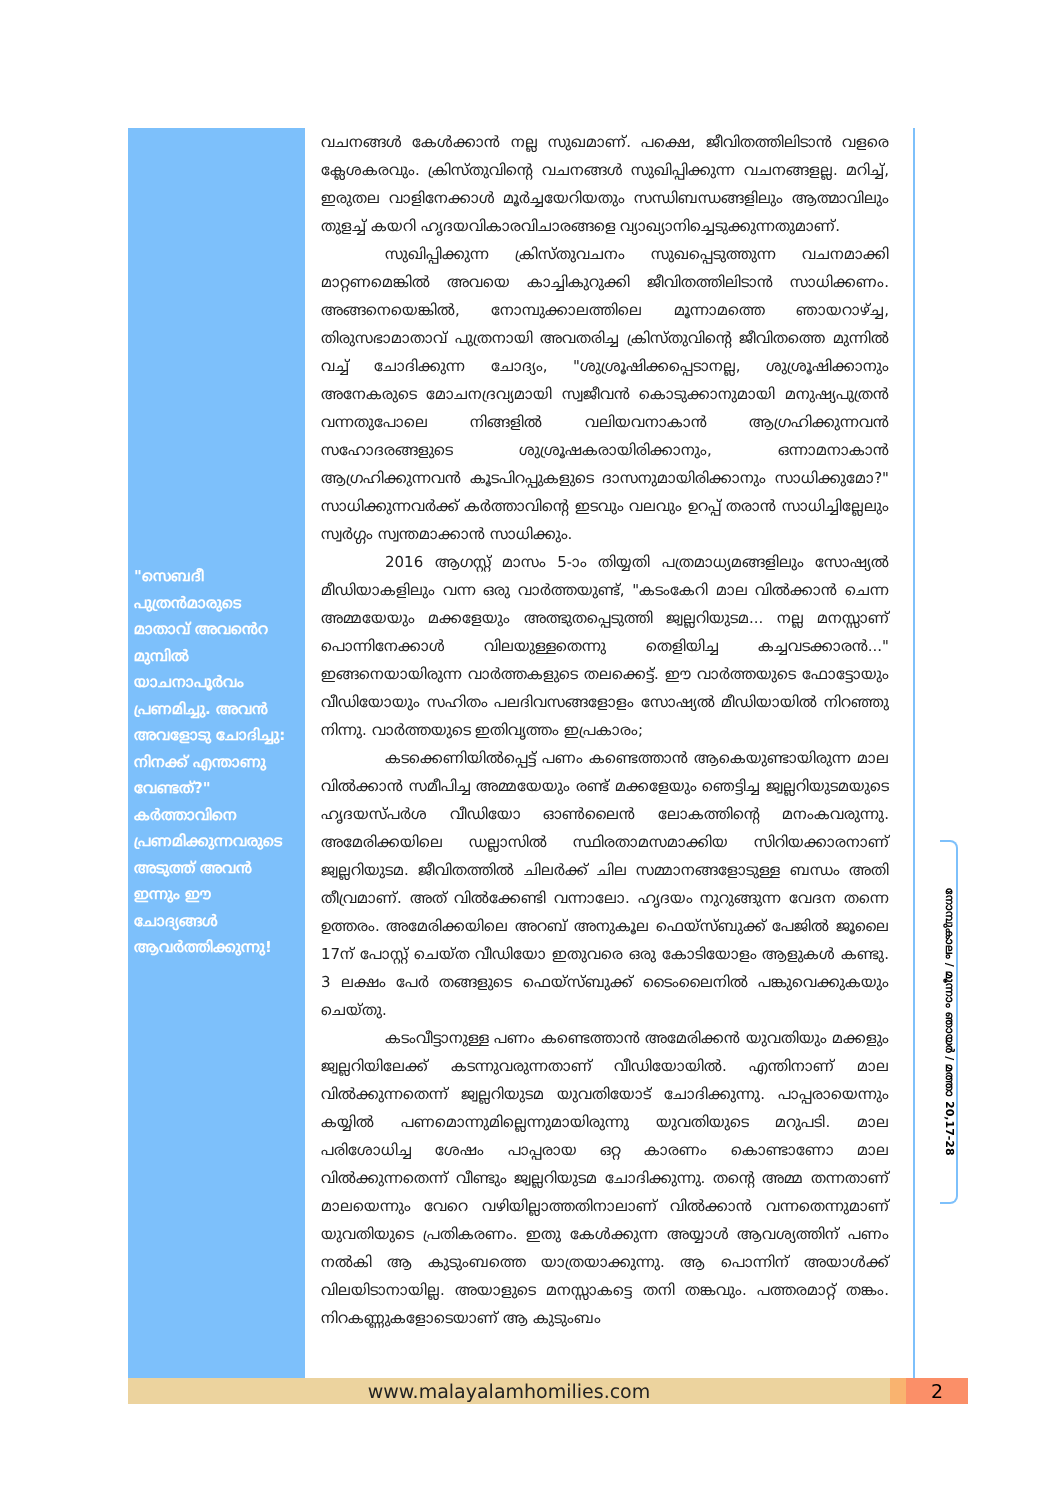"സെബദീ പുത്രൻമാരുടെ മാതാവ് അവൻെറ മുമ്പിൽ യാചനാപൂർവം പ്രണമിച്ചു. അവൻ അവളോടു ചോദിച്ചു: നിനക്ക് എന്താണു വേണ്ടത്?" കർത്താവിനെ പ്രണമിക്കുന്നവരുടെ അടുത്ത് അവൻ ഇന്നും ഈ ചോദ്യങ്ങൾ ആവർത്തിക്കുന്നു!
വചനങ്ങൾ കേൾക്കാൻ നല്ല സുഖമാണ്. പക്ഷെ, ജീവിതത്തിലിടാൻ വളരെ ക്ലേശകരവും. ക്രിസ്തുവിന്റെ വചനങ്ങൾ സുഖിപ്പിക്കുന്ന വചനങ്ങളല്ല. മറിച്ച്, ഇരുതല വാളിനേക്കാൾ മൂർച്ചയേറിയതും സന്ധിബന്ധങ്ങളിലും ആത്മാവിലും തുളച്ച് കയറി ഹൃദയവികാരവിചാരങ്ങളെ വ്യാഖ്യാനിച്ചെടുക്കുന്നതുമാണ്.
സുഖിപ്പിക്കുന്ന ക്രിസ്തുവചനം സുഖപ്പെടുത്തുന്ന വചനമാക്കി മാറ്റണമെങ്കിൽ അവയെ കാച്ചികുറുക്കി ജീവിതത്തിലിടാൻ സാധിക്കണം. അങ്ങനെയെങ്കിൽ, നോമ്പുക്കാലത്തിലെ മൂന്നാമത്തെ ഞായറാഴ്ച്ച, തിരുസഭാമാതാവ് പുത്രനായി അവതരിച്ച ക്രിസ്തുവിന്റെ ജീവിതത്തെ മുന്നിൽ വച്ച് ചോദിക്കുന്ന ചോദ്യം, "ശുശ്രൂഷിക്കപ്പെടാനല്ല, ശുശ്രൂഷിക്കാനും അനേകരുടെ മോചനദ്രവ്യമായി സ്വജീവൻ കൊടുക്കാനുമായി മനുഷ്യപുത്രൻ വന്നതുപോലെ നിങ്ങളിൽ വലിയവനാകാൻ ആഗ്രഹിക്കുന്നവൻ സഹോദരങ്ങളുടെ ശുശ്രൂഷകരായിരിക്കാനും, ഒന്നാമനാകാൻ ആഗ്രഹിക്കുന്നവൻ കൂടപിറപ്പുകളുടെ ദാസനുമായിരിക്കാനും സാധിക്കുമോ?" സാധിക്കുന്നവർക്ക് കർത്താവിന്റെ ഇടവും വലവും ഉറപ്പ് തരാൻ സാധിച്ചില്ലേലും സ്വർഗ്ഗം സ്വന്തമാക്കാൻ സാധിക്കും.
2016 ആഗസ്റ്റ് മാസം 5-ാം തിയ്യതി പത്രമാധ്യമങ്ങളിലും സോഷ്യൽ മീഡിയാകളിലും വന്ന ഒരു വാർത്തയുണ്ട്, "കടംകേറി മാല വിൽക്കാൻ ചെന്ന അമ്മയേയും മക്കളേയും അത്ഭുതപ്പെടുത്തി ജ്വല്ലറിയുടമ... നല്ല മനസ്സാണ് പൊന്നിനേക്കാൾ വിലയുള്ളതെന്നു തെളിയിച്ച കച്ചവടക്കാരൻ..." ഇങ്ങനെയായിരുന്ന വാർത്തകളുടെ തലക്കെട്ട്. ഈ വാർത്തയുടെ ഫോട്ടോയും വീഡിയോയും സഹിതം പലദിവസങ്ങളോളം സോഷ്യൽ മീഡിയായിൽ നിറഞ്ഞു നിന്നു. വാർത്തയുടെ ഇതിവൃത്തം ഇപ്രകാരം;
കടക്കെണിയിൽപ്പെട്ട് പണം കണ്ടെത്താൻ ആകെയുണ്ടായിരുന്ന മാല വിൽക്കാൻ സമീപിച്ച അമ്മയേയും രണ്ട് മക്കളേയും ഞെട്ടിച്ച ജ്വല്ലറിയുടമയുടെ ഹൃദയസ്പർശ വീഡിയോ ഓൺലൈൻ ലോകത്തിന്റെ മനംകവരുന്നു. അമേരിക്കയിലെ ഡല്ലാസിൽ സ്ഥിരതാമസമാക്കിയ സിറിയക്കാരനാണ് ജ്വല്ലറിയുടമ. ജീവിതത്തിൽ ചിലർക്ക് ചില സമ്മാനങ്ങളോടുള്ള ബന്ധം അതി തീവ്രമാണ്. അത് വിൽക്കേണ്ടി വന്നാലോ. ഹൃദയം നുറുങ്ങുന്ന വേദന തന്നെ ഉത്തരം. അമേരിക്കയിലെ അറബ് അനുകൂല ഫെയ്സ്ബുക്ക് പേജിൽ ജൂലൈ 17ന് പോസ്റ്റ് ചെയ്ത വീഡിയോ ഇതുവരെ ഒരു കോടിയോളം ആളുകൾ കണ്ടു. 3 ലക്ഷം പേർ തങ്ങളുടെ ഫെയ്സ്ബുക്ക് ടൈംലൈനിൽ പങ്കുവെക്കുകയും ചെയ്തു.
കടംവീട്ടാനുള്ള പണം കണ്ടെത്താൻ അമേരിക്കൻ യുവതിയും മക്കളും ജ്വല്ലറിയിലേക്ക് കടന്നുവരുന്നതാണ് വീഡിയോയിൽ. എന്തിനാണ് മാല വിൽക്കുന്നതെന്ന് ജ്വല്ലറിയുടമ യുവതിയോട് ചോദിക്കുന്നു. പാപ്പരായെന്നും കയ്യിൽ പണമൊന്നുമില്ലെന്നുമായിരുന്നു യുവതിയുടെ മറുപടി. മാല പരിശോധിച്ച ശേഷം പാപ്പരായ ഒറ്റ കാരണം കൊണ്ടാണോ മാല വിൽക്കുന്നതെന്ന് വീണ്ടും ജ്വല്ലറിയുടമ ചോദിക്കുന്നു. തന്റെ അമ്മ തന്നതാണ് മാലയെന്നും വേറെ വഴിയില്ലാത്തതിനാലാണ് വിൽക്കാൻ വന്നതെന്നുമാണ് യുവതിയുടെ പ്രതികരണം. ഇതു കേൾക്കുന്ന അയ്യാൾ ആവശ്യത്തിന് പണം നൽകി ആ കുടുംബത്തെ യാത്രയാക്കുന്നു. ആ പൊന്നിന് അയാൾക്ക് വിലയിടാനായില്ല. അയാളുടെ മനസ്സാകട്ടെ തനി തങ്കവും. പത്തരമാറ്റ് തങ്കം. നിറകണ്ണുകളോടെയാണ് ആ കുടുംബം
നോമ്പുകാലം / മൂന്നാം ഞായർ / മത്താ 20,17-28
www.malayalamhomilies.com 2